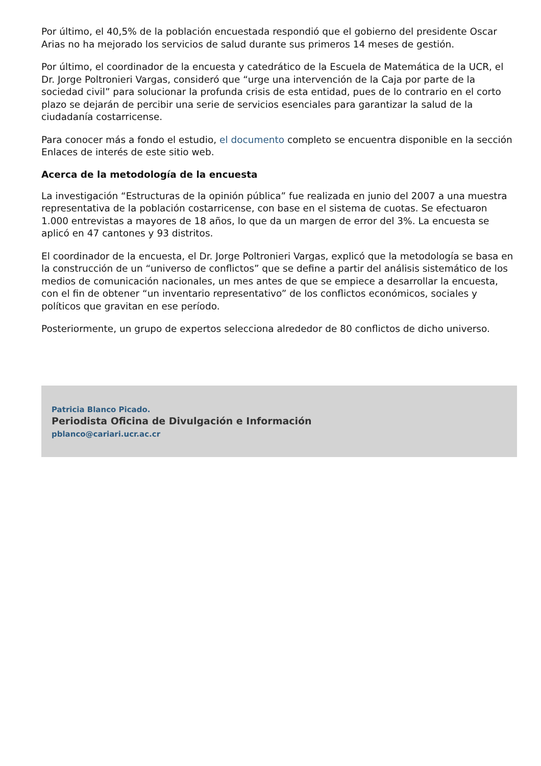Por último, el 40,5% de la población encuestada respondió que el gobierno del presidente Oscar Arias no ha mejorado los servicios de salud durante sus primeros 14 meses de gestión.
Por último, el coordinador de la encuesta y catedrático de la Escuela de Matemática de la UCR, el Dr. Jorge Poltronieri Vargas, consideró que “urge una intervención de la Caja por parte de la sociedad civil” para solucionar la profunda crisis de esta entidad, pues de lo contrario en el corto plazo se dejarán de percibir una serie de servicios esenciales para garantizar la salud de la ciudadanía costarricense.
Para conocer más a fondo el estudio, el documento completo se encuentra disponible en la sección Enlaces de interés de este sitio web.
Acerca de la metodología de la encuesta
La investigación “Estructuras de la opinión pública” fue realizada en junio del 2007 a una muestra representativa de la población costarricense, con base en el sistema de cuotas. Se efectuaron 1.000 entrevistas a mayores de 18 años, lo que da un margen de error del 3%. La encuesta se aplicó en 47 cantones y 93 distritos.
El coordinador de la encuesta, el Dr. Jorge Poltronieri Vargas, explicó que la metodología se basa en la construcción de un “universo de conflictos” que se define a partir del análisis sistemático de los medios de comunicación nacionales, un mes antes de que se empiece a desarrollar la encuesta, con el fin de obtener “un inventario representativo” de los conflictos económicos, sociales y políticos que gravitan en ese período.
Posteriormente, un grupo de expertos selecciona alrededor de 80 conflictos de dicho universo.
Patricia Blanco Picado.
Periodista Oficina de Divulgación e Información
pblanco@cariari.ucr.ac.cr